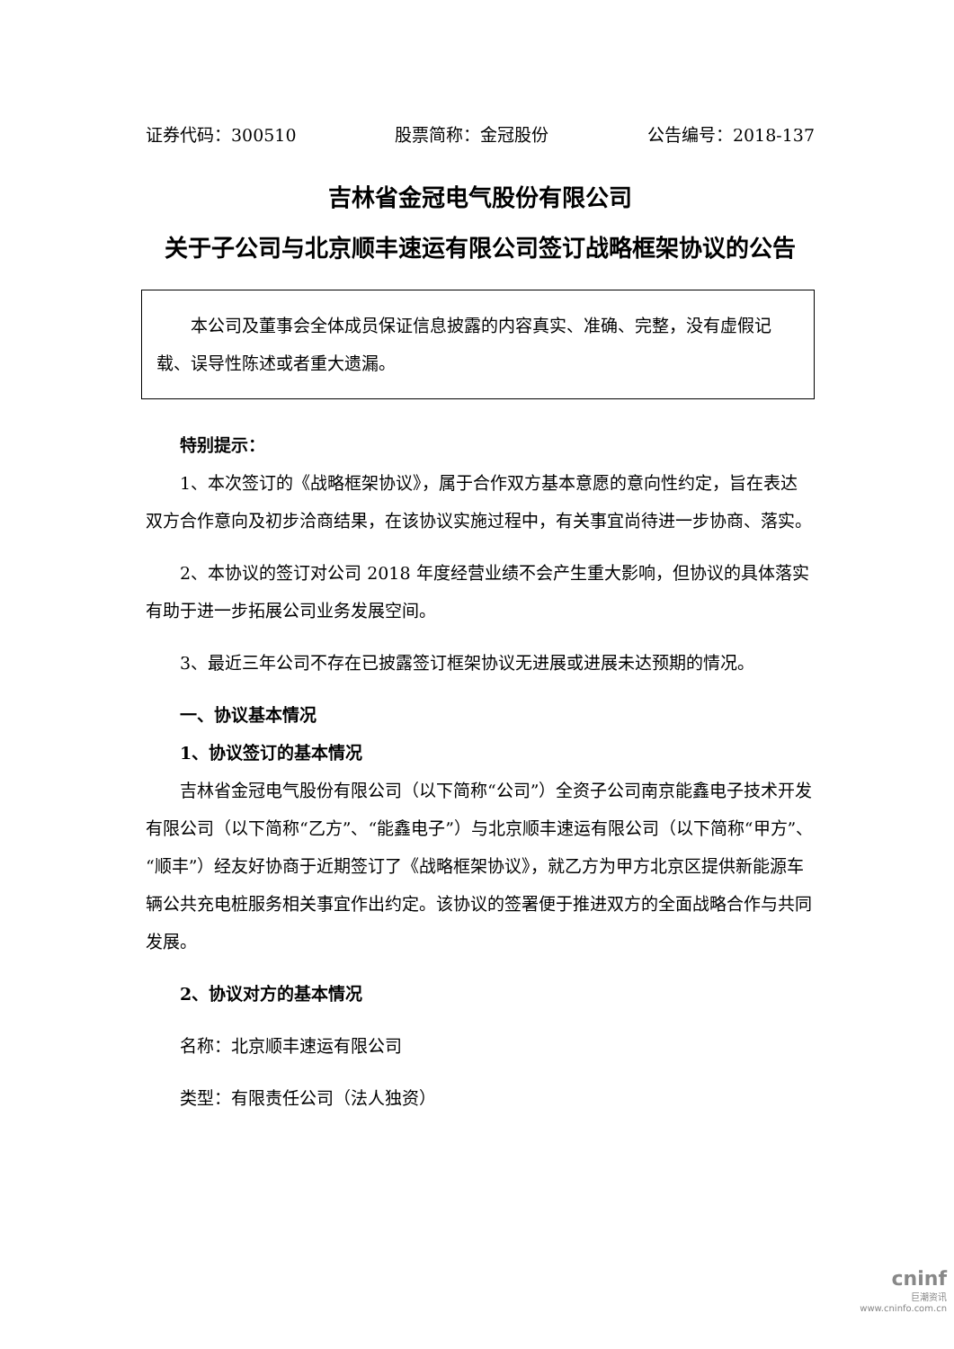证券代码：300510 股票简称：金冠股份 公告编号：2018-137
吉林省金冠电气股份有限公司
关于子公司与北京顺丰速运有限公司签订战略框架协议的公告
本公司及董事会全体成员保证信息披露的内容真实、准确、完整，没有虚假记载、误导性陈述或者重大遗漏。
特别提示：
1、本次签订的《战略框架协议》，属于合作双方基本意愿的意向性约定，旨在表达双方合作意向及初步洽商结果，在该协议实施过程中，有关事宜尚待进一步协商、落实。
2、本协议的签订对公司 2018 年度经营业绩不会产生重大影响，但协议的具体落实有助于进一步拓展公司业务发展空间。
3、最近三年公司不存在已披露签订框架协议无进展或进展未达预期的情况。
一、协议基本情况
1、协议签订的基本情况
吉林省金冠电气股份有限公司（以下简称“公司”）全资子公司南京能鑫电子技术开发有限公司（以下简称“乙方”、“能鑫电子”）与北京顺丰速运有限公司（以下简称“甲方”、“顺丰”）经友好协商于近期签订了《战略框架协议》，就乙方为甲方北京区提供新能源车辆公共充电桩服务相关事宜作出约定。该协议的签署便于推进双方的全面战略合作与共同发展。
2、协议对方的基本情况
名称：北京顺丰速运有限公司
类型：有限责任公司（法人独资）
cninf
巨潮资讯
www.cninfo.com.cn